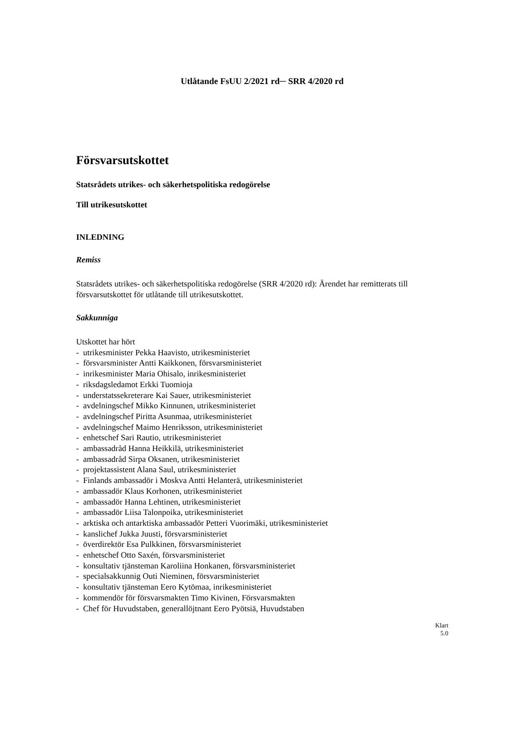Utlåtande FsUU 2/2021 rd─ SRR 4/2020 rd
Försvarsutskottet
Statsrådets utrikes- och säkerhetspolitiska redogörelse
Till utrikesutskottet
INLEDNING
Remiss
Statsrådets utrikes- och säkerhetspolitiska redogörelse (SRR 4/2020 rd): Ärendet har remitterats till försvarsutskottet för utlåtande till utrikesutskottet.
Sakkunniga
Utskottet har hört
- utrikesminister Pekka Haavisto, utrikesministeriet
- försvarsminister Antti Kaikkonen, försvarsministeriet
- inrikesminister Maria Ohisalo, inrikesministeriet
- riksdagsledamot Erkki Tuomioja
- understatssekreterare Kai Sauer, utrikesministeriet
- avdelningschef Mikko Kinnunen, utrikesministeriet
- avdelningschef Piritta Asunmaa, utrikesministeriet
- avdelningschef Maimo Henriksson, utrikesministeriet
- enhetschef Sari Rautio, utrikesministeriet
- ambassadråd Hanna Heikkilä, utrikesministeriet
- ambassadråd Sirpa Oksanen, utrikesministeriet
- projektassistent Alana Saul, utrikesministeriet
- Finlands ambassadör i Moskva Antti Helanterä, utrikesministeriet
- ambassadör Klaus Korhonen, utrikesministeriet
- ambassadör Hanna Lehtinen, utrikesministeriet
- ambassadör Liisa Talonpoika, utrikesministeriet
- arktiska och antarktiska ambassadör Petteri Vuorimäki, utrikesministeriet
- kanslichef Jukka Juusti, försvarsministeriet
- överdirektör Esa Pulkkinen, försvarsministeriet
- enhetschef Otto Saxén, försvarsministeriet
- konsultativ tjänsteman Karoliina Honkanen, försvarsministeriet
- specialsakkunnig Outi Nieminen, försvarsministeriet
- konsultativ tjänsteman Eero Kytömaa, inrikesministeriet
- kommendör för försvarsmakten Timo Kivinen, Försvarsmakten
- Chef för Huvudstaben, generallöjtnant Eero Pyötsiä, Huvudstaben
Klart
5.0